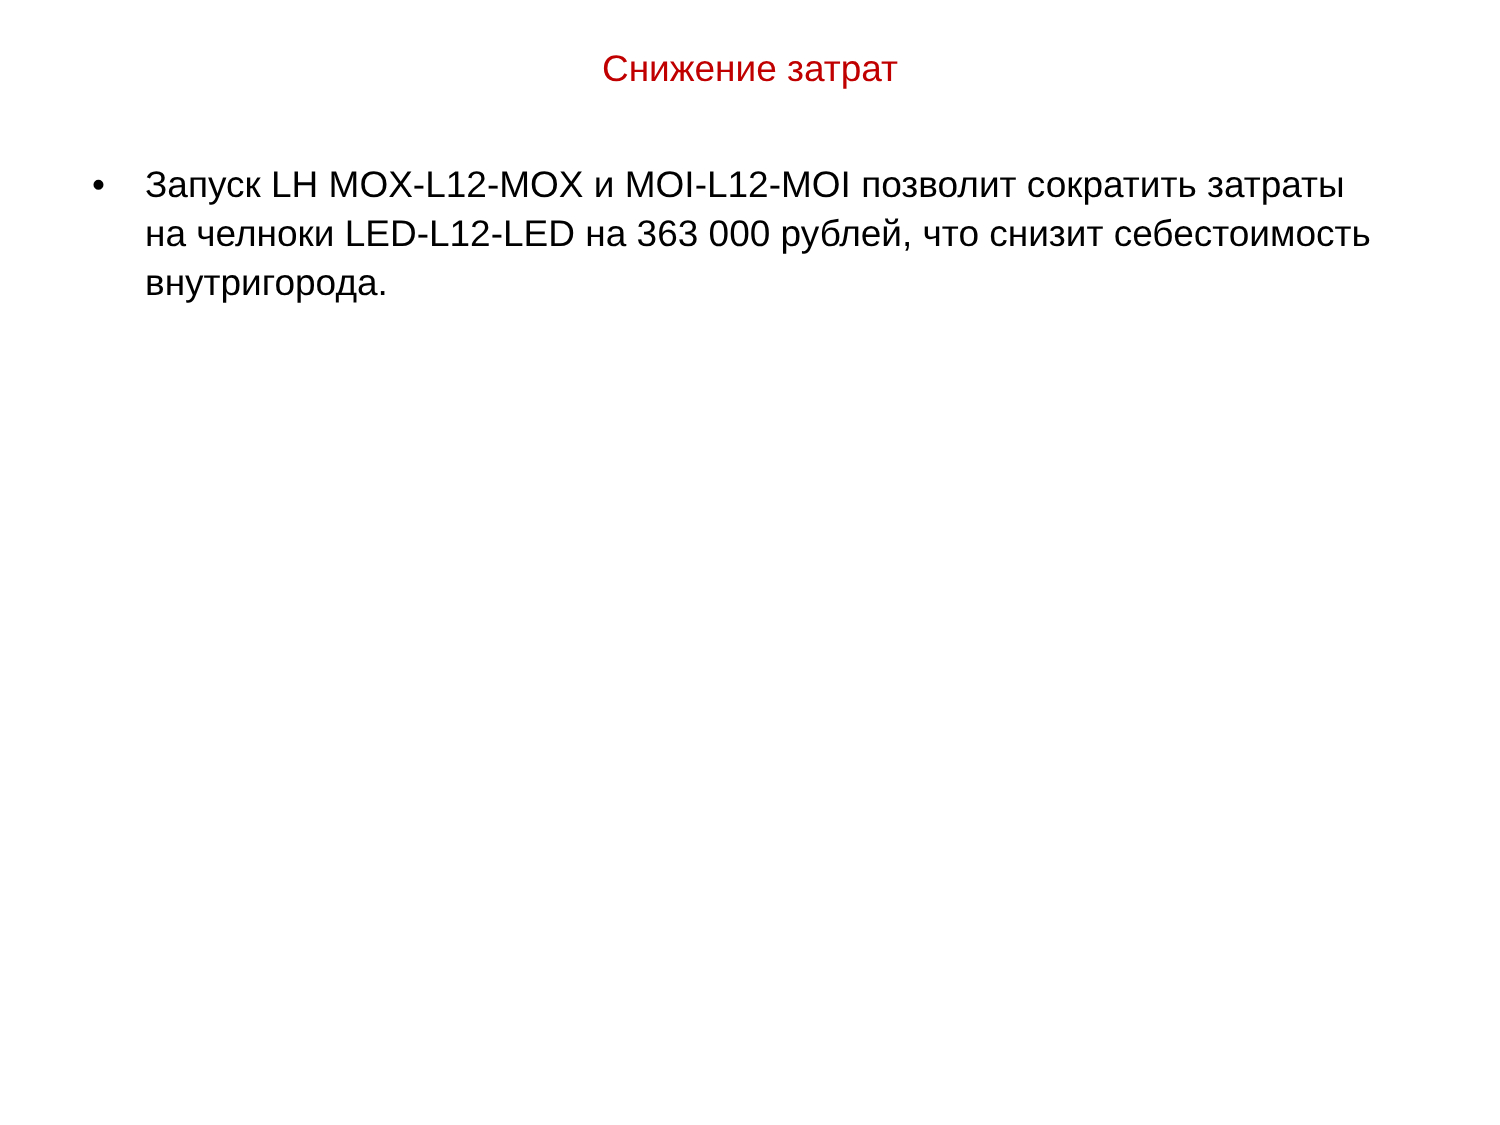Снижение затрат
• Запуск LH MOX-L12-MOX и MOI-L12-MOI позволит сократить затраты на челноки LED-L12-LED на 363 000 рублей, что снизит себестоимость внутригорода.